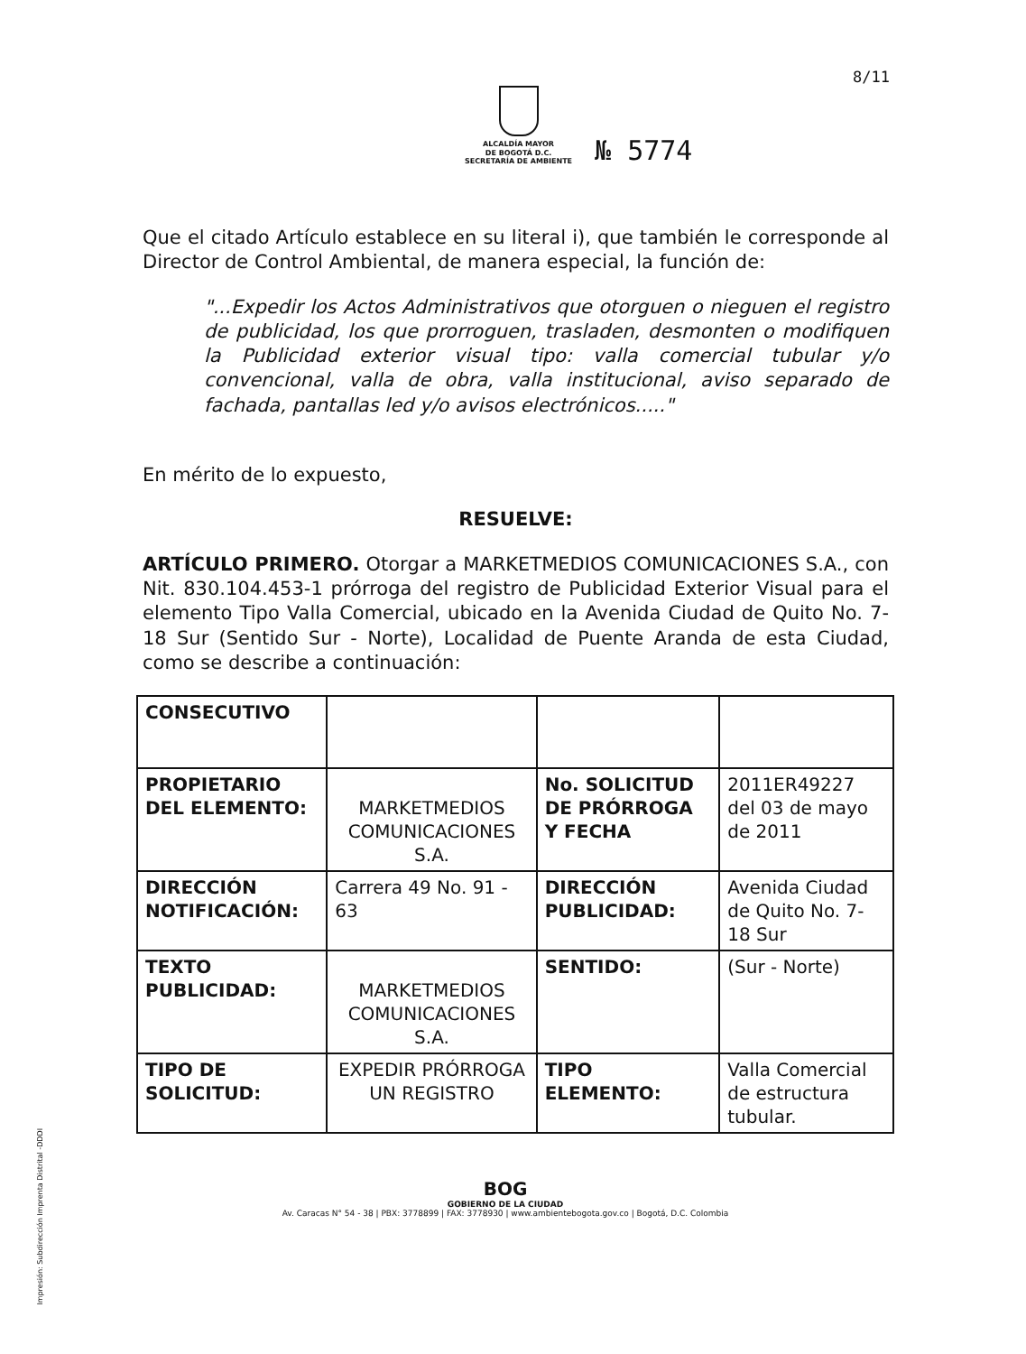8/11
ALCALDÍA MAYOR
DE BOGOTÁ D.C.
SECRETARÍA DE AMBIENTE
№ 5774
Que el citado Artículo establece en su literal i), que también le corresponde al Director de Control Ambiental, de manera especial, la función de:
"...Expedir los Actos Administrativos que otorguen o nieguen el registro de publicidad, los que prorroguen, trasladen, desmonten o modifiquen la Publicidad exterior visual tipo: valla comercial tubular y/o convencional, valla de obra, valla institucional, aviso separado de fachada, pantallas led y/o avisos electrónicos....."
En mérito de lo expuesto,
RESUELVE:
ARTÍCULO PRIMERO. Otorgar a MARKETMEDIOS COMUNICACIONES S.A., con Nit. 830.104.453-1 prórroga del registro de Publicidad Exterior Visual para el elemento Tipo Valla Comercial, ubicado en la Avenida Ciudad de Quito No. 7-18 Sur (Sentido Sur - Norte), Localidad de Puente Aranda de esta Ciudad, como se describe a continuación:
| CONSECUTIVO | | | |
| PROPIETARIO DEL ELEMENTO: | MARKETMEDIOS COMUNICACIONES S.A. | No. SOLICITUD DE PRÓRROGA Y FECHA | 2011ER49227 del 03 de mayo de 2011 |
| DIRECCIÓN NOTIFICACIÓN: | Carrera 49 No. 91 - 63 | DIRECCIÓN PUBLICIDAD: | Avenida Ciudad de Quito No. 7-18 Sur |
| TEXTO PUBLICIDAD: | MARKETMEDIOS COMUNICACIONES S.A. | SENTIDO: | (Sur - Norte) |
| TIPO DE SOLICITUD: | EXPEDIR PRÓRROGA UN REGISTRO | TIPO ELEMENTO: | Valla Comercial de estructura tubular. |
BOG
GOBIERNO DE LA CIUDAD
Av. Caracas N° 54 - 38 | PBX: 3778899 | FAX: 3778930 | www.ambientebogota.gov.co | Bogotá, D.C. Colombia
Impresión: Subdirección Imprenta Distrital -DDDI